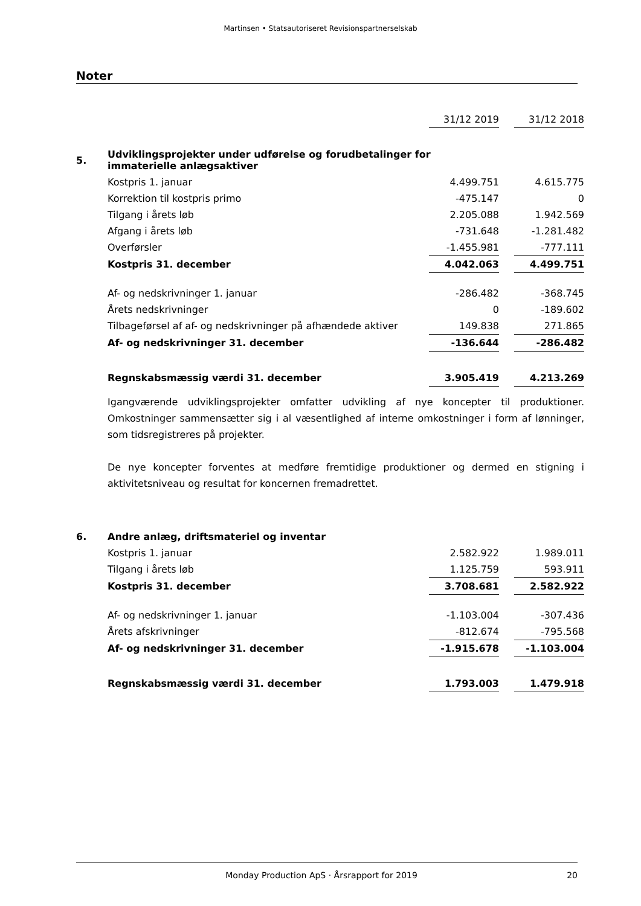Martinsen • Statsautoriseret Revisionspartnerselskab
Noter
| | | 31/12 2019 | | 31/12 2018 |
| 5. | Udviklingsprojekter under udførelse og forudbetalinger for immaterielle anlægsaktiver | | | |
| | Kostpris 1. januar | 4.499.751 | | 4.615.775 |
| | Korrektion til kostpris primo | -475.147 | | 0 |
| | Tilgang i årets løb | 2.205.088 | | 1.942.569 |
| | Afgang i årets løb | -731.648 | | -1.281.482 |
| | Overførsler | -1.455.981 | | -777.111 |
| | Kostpris 31. december | 4.042.063 | | 4.499.751 |
| | Af- og nedskrivninger 1. januar | -286.482 | | -368.745 |
| | Årets nedskrivninger | 0 | | -189.602 |
| | Tilbageførsel af af- og nedskrivninger på afhændede aktiver | 149.838 | | 271.865 |
| | Af- og nedskrivninger 31. december | -136.644 | | -286.482 |
| | Regnskabsmæssig værdi 31. december | 3.905.419 | | 4.213.269 |
| | Igangværende udviklingsprojekter omfatter udvikling af nye koncepter til produktioner. Omkostninger sammensætter sig i al væsentlighed af interne omkostninger i form af lønninger, som tidsregistreres på projekter. De nye koncepter forventes at medføre fremtidige produktioner og dermed en stigning i aktivitetsniveau og resultat for koncernen fremadrettet. | | | |
| 6. | Andre anlæg, driftsmateriel og inventar | | | |
| | Kostpris 1. januar | 2.582.922 | | 1.989.011 |
| | Tilgang i årets løb | 1.125.759 | | 593.911 |
| | Kostpris 31. december | 3.708.681 | | 2.582.922 |
| | Af- og nedskrivninger 1. januar | -1.103.004 | | -307.436 |
| | Årets afskrivninger | -812.674 | | -795.568 |
| | Af- og nedskrivninger 31. december | -1.915.678 | | -1.103.004 |
| | Regnskabsmæssig værdi 31. december | 1.793.003 | | 1.479.918 |
Monday Production ApS · Årsrapport for 2019 20